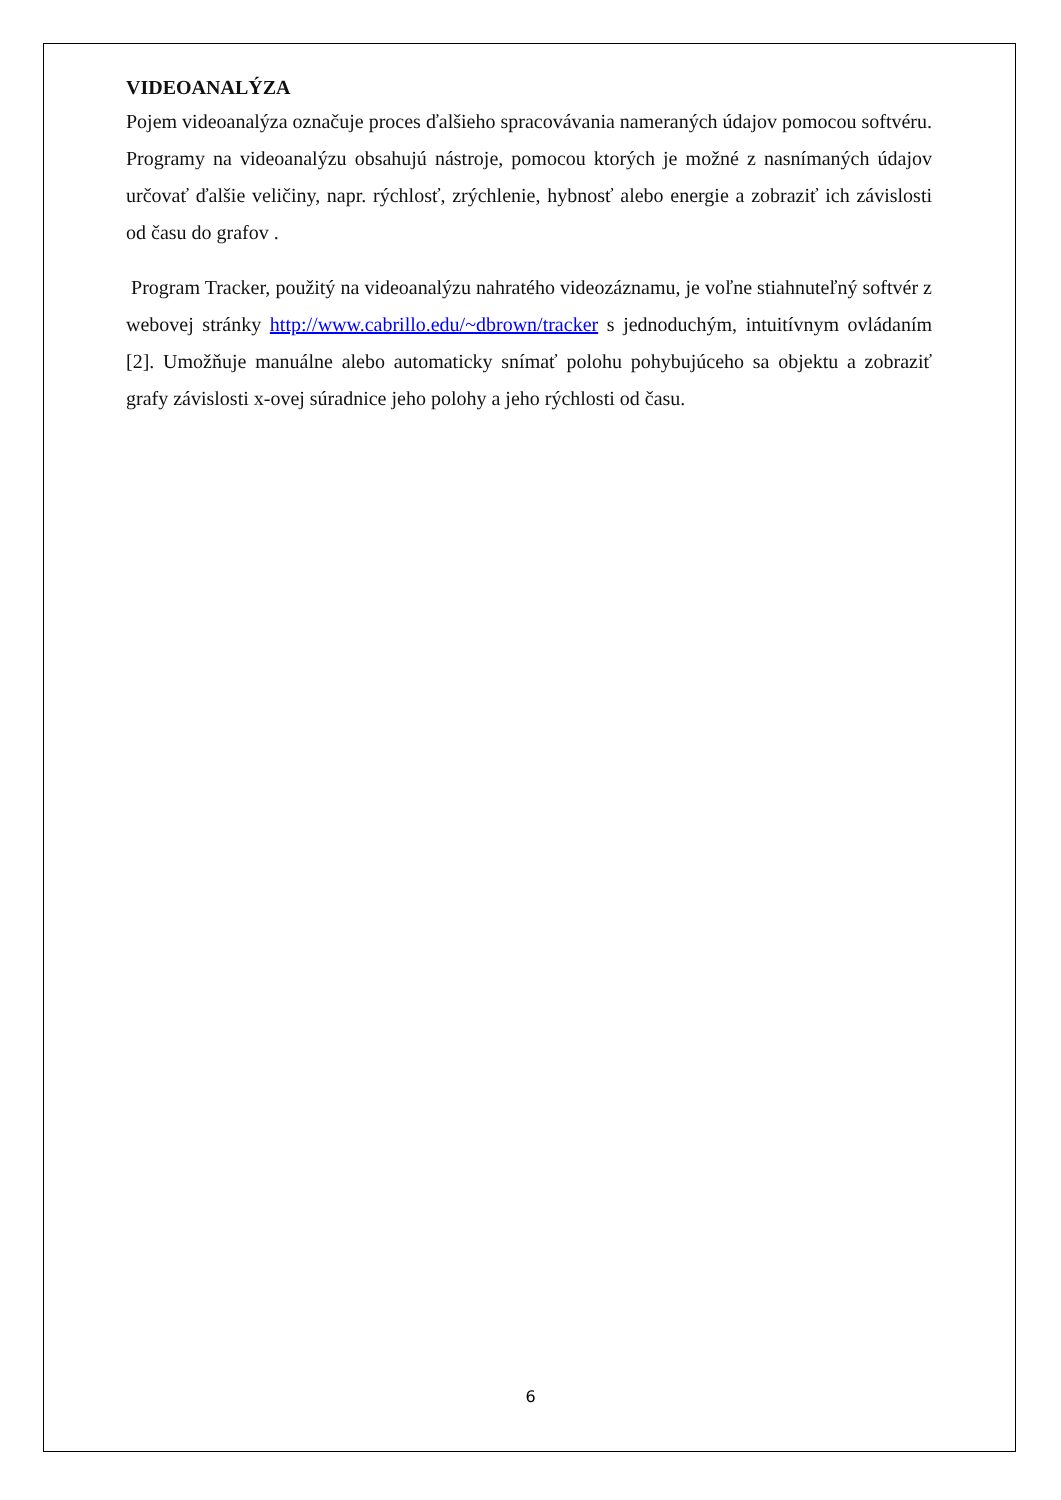VIDEOANALÝZA
Pojem videoanalýza označuje proces ďalšieho spracovávania nameraných údajov pomocou softvéru. Programy na videoanalýzu obsahujú nástroje, pomocou ktorých je možné z nasnímaných údajov určovať ďalšie veličiny, napr. rýchlosť, zrýchlenie, hybnosť alebo energie a zobraziť ich závislosti od času do grafov .
Program Tracker, použitý na videoanalýzu nahratého videozáznamu, je voľne stiahnuteľný softvér z webovej stránky http://www.cabrillo.edu/~dbrown/tracker s jednoduchým, intuitívnym ovládaním [2]. Umožňuje manuálne alebo automaticky snímať polohu pohybujúceho sa objektu a zobraziť grafy závislosti x-ovej súradnice jeho polohy a jeho rýchlosti od času.
6